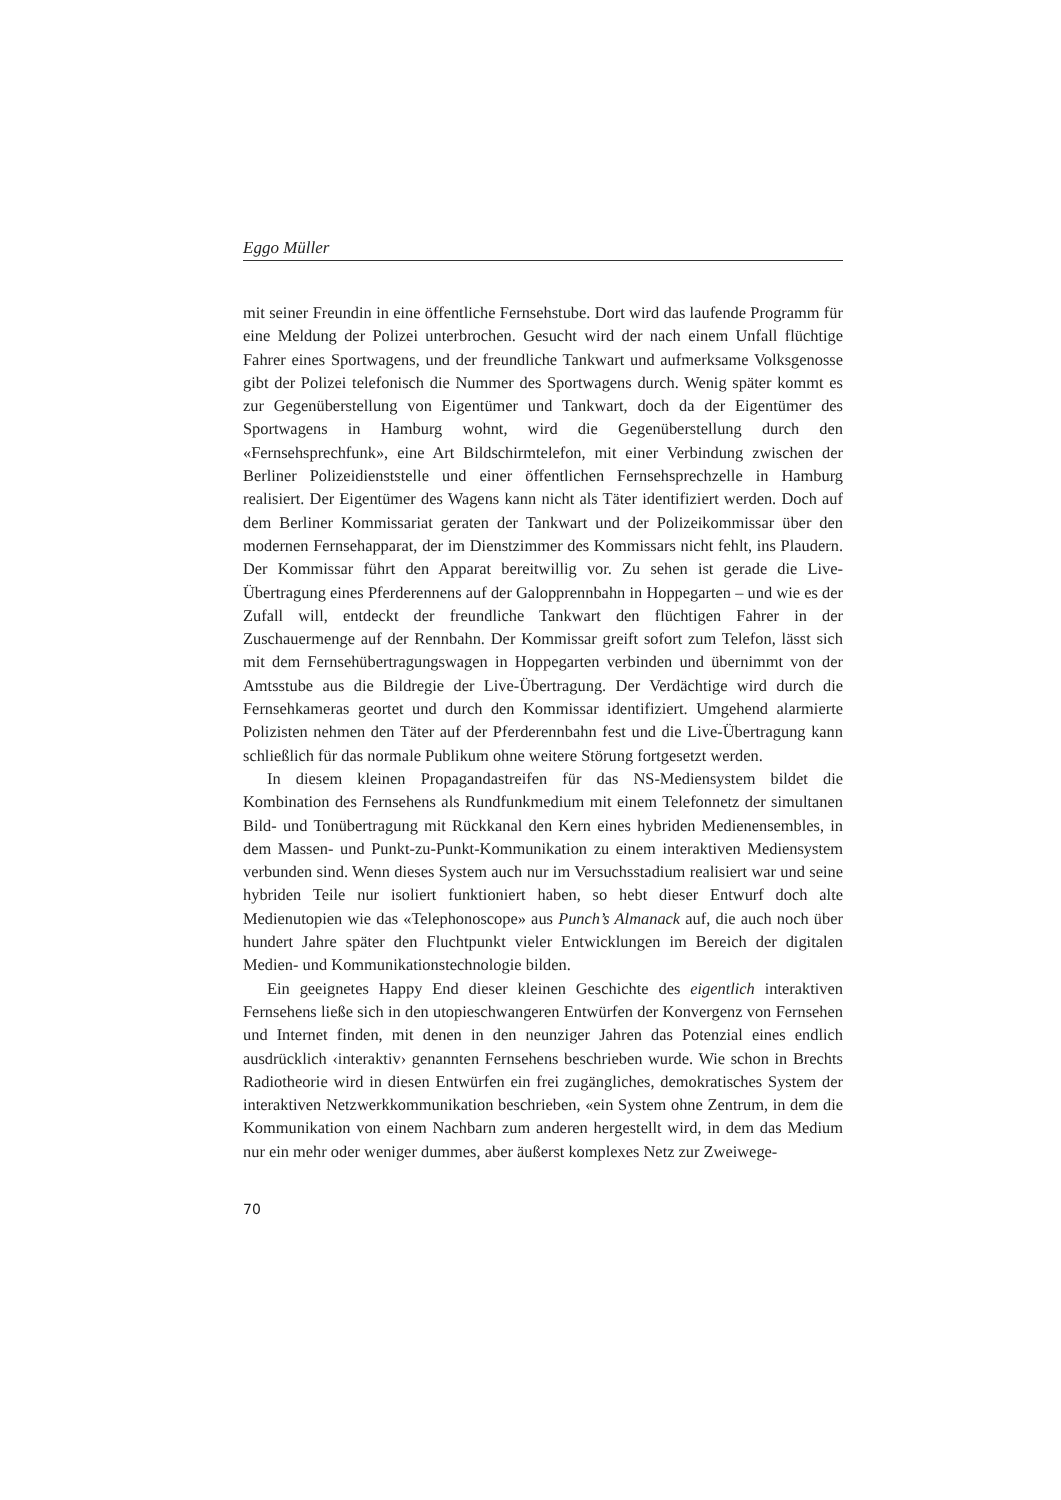Eggo Müller
mit seiner Freundin in eine öffentliche Fernsehstube. Dort wird das laufende Programm für eine Meldung der Polizei unterbrochen. Gesucht wird der nach einem Unfall flüchtige Fahrer eines Sportwagens, und der freundliche Tankwart und aufmerksame Volksgenosse gibt der Polizei telefonisch die Nummer des Sportwagens durch. Wenig später kommt es zur Gegenüberstellung von Eigentümer und Tankwart, doch da der Eigentümer des Sportwagens in Hamburg wohnt, wird die Gegenüberstellung durch den «Fernsehsprechfunk», eine Art Bildschirmtelefon, mit einer Verbindung zwischen der Berliner Polizeidienststelle und einer öffentlichen Fernsehsprechzelle in Hamburg realisiert. Der Eigentümer des Wagens kann nicht als Täter identifiziert werden. Doch auf dem Berliner Kommissariat geraten der Tankwart und der Polizeikommissar über den modernen Fernsehapparat, der im Dienstzimmer des Kommissars nicht fehlt, ins Plaudern. Der Kommissar führt den Apparat bereitwillig vor. Zu sehen ist gerade die Live-Übertragung eines Pferderennens auf der Galopprennbahn in Hoppegarten – und wie es der Zufall will, entdeckt der freundliche Tankwart den flüchtigen Fahrer in der Zuschauermenge auf der Rennbahn. Der Kommissar greift sofort zum Telefon, lässt sich mit dem Fernsehübertragungswagen in Hoppegarten verbinden und übernimmt von der Amtsstube aus die Bildregie der Live-Übertragung. Der Verdächtige wird durch die Fernsehkameras geortet und durch den Kommissar identifiziert. Umgehend alarmierte Polizisten nehmen den Täter auf der Pferderennbahn fest und die Live-Übertragung kann schließlich für das normale Publikum ohne weitere Störung fortgesetzt werden.
In diesem kleinen Propagandastreifen für das NS-Mediensystem bildet die Kombination des Fernsehens als Rundfunkmedium mit einem Telefonnetz der simultanen Bild- und Tonübertragung mit Rückkanal den Kern eines hybriden Medienensembles, in dem Massen- und Punkt-zu-Punkt-Kommunikation zu einem interaktiven Mediensystem verbunden sind. Wenn dieses System auch nur im Versuchsstadium realisiert war und seine hybriden Teile nur isoliert funktioniert haben, so hebt dieser Entwurf doch alte Medienutopien wie das «Telephonoscope» aus Punch’s Almanack auf, die auch noch über hundert Jahre später den Fluchtpunkt vieler Entwicklungen im Bereich der digitalen Medien- und Kommunikationstechnologie bilden.
Ein geeignetes Happy End dieser kleinen Geschichte des eigentlich interaktiven Fernsehens ließe sich in den utopieschwangeren Entwürfen der Konvergenz von Fernsehen und Internet finden, mit denen in den neunziger Jahren das Potenzial eines endlich ausdrücklich ‹interaktiv› genannten Fernsehens beschrieben wurde. Wie schon in Brechts Radiotheorie wird in diesen Entwürfen ein frei zugängliches, demokratisches System der interaktiven Netzwerkkommunikation beschrieben, «ein System ohne Zentrum, in dem die Kommunikation von einem Nachbarn zum anderen hergestellt wird, in dem das Medium nur ein mehr oder weniger dummes, aber äußerst komplexes Netz zur Zweiwege-
70